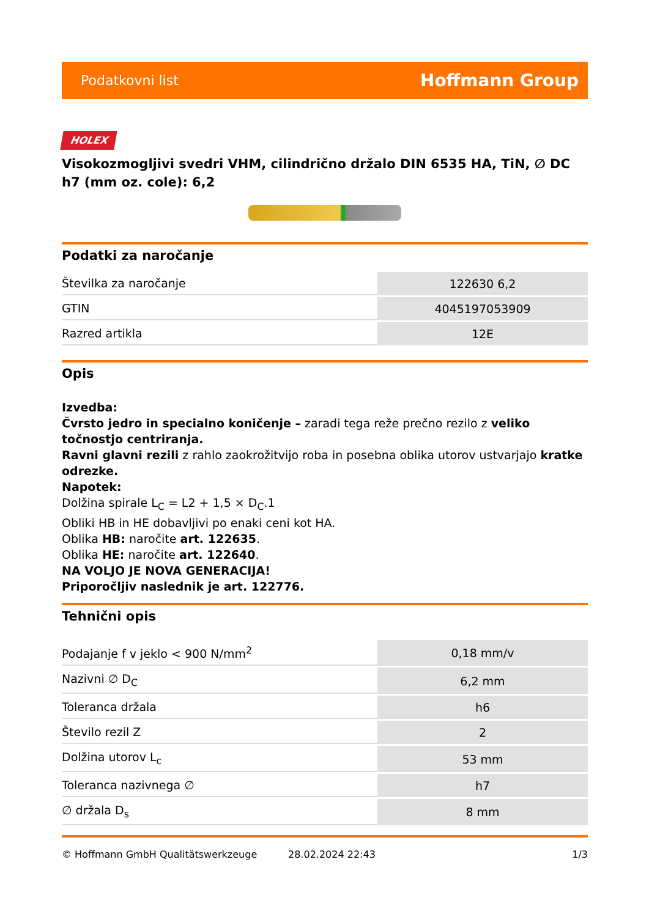Podatkovni list Hoffmann Group
HOLEX
Visokozmogljivi svedri VHM, cilindrično držalo DIN 6535 HA, TiN, ∅ DC h7 (mm oz. cole): 6,2
Podatki za naročanje
| Številka za naročanje | 122630 6,2 |
| GTIN | 4045197053909 |
| Razred artikla | 12E |
Opis
Izvedba:
Čvrsto jedro in specialno koničenje – zaradi tega reže prečno rezilo z veliko točnostjo centriranja.
Ravni glavni rezili z rahlo zaokrožitvijo roba in posebna oblika utorov ustvarjajo kratke odrezke.
Napotek:
Dolžina spirale L<sub>C</sub> = L2 + 1,5 × D<sub>C</sub>.1
Obliki HB in HE dobavljivi po enaki ceni kot HA.
Oblika HB: naročite art. 122635.
Oblika HE: naročite art. 122640.
NA VOLJO JE NOVA GENERACIJA!
Priporočljiv naslednik je art. 122776.
Tehnični opis
| Podajanje f v jeklo < 900 N/mm<sup>2</sup> | 0,18 mm/v |
| Nazivni ∅ D<sub>C</sub> | 6,2 mm |
| Toleranca držala | h6 |
| Število rezil Z | 2 |
| Dolžina utorov L<sub>c</sub> | 53 mm |
| Toleranca nazivnega ∅ | h7 |
| ∅ držala D<sub>s</sub> | 8 mm |
© Hoffmann GmbH Qualitätswerkzeuge 28.02.2024 22:43 1/3